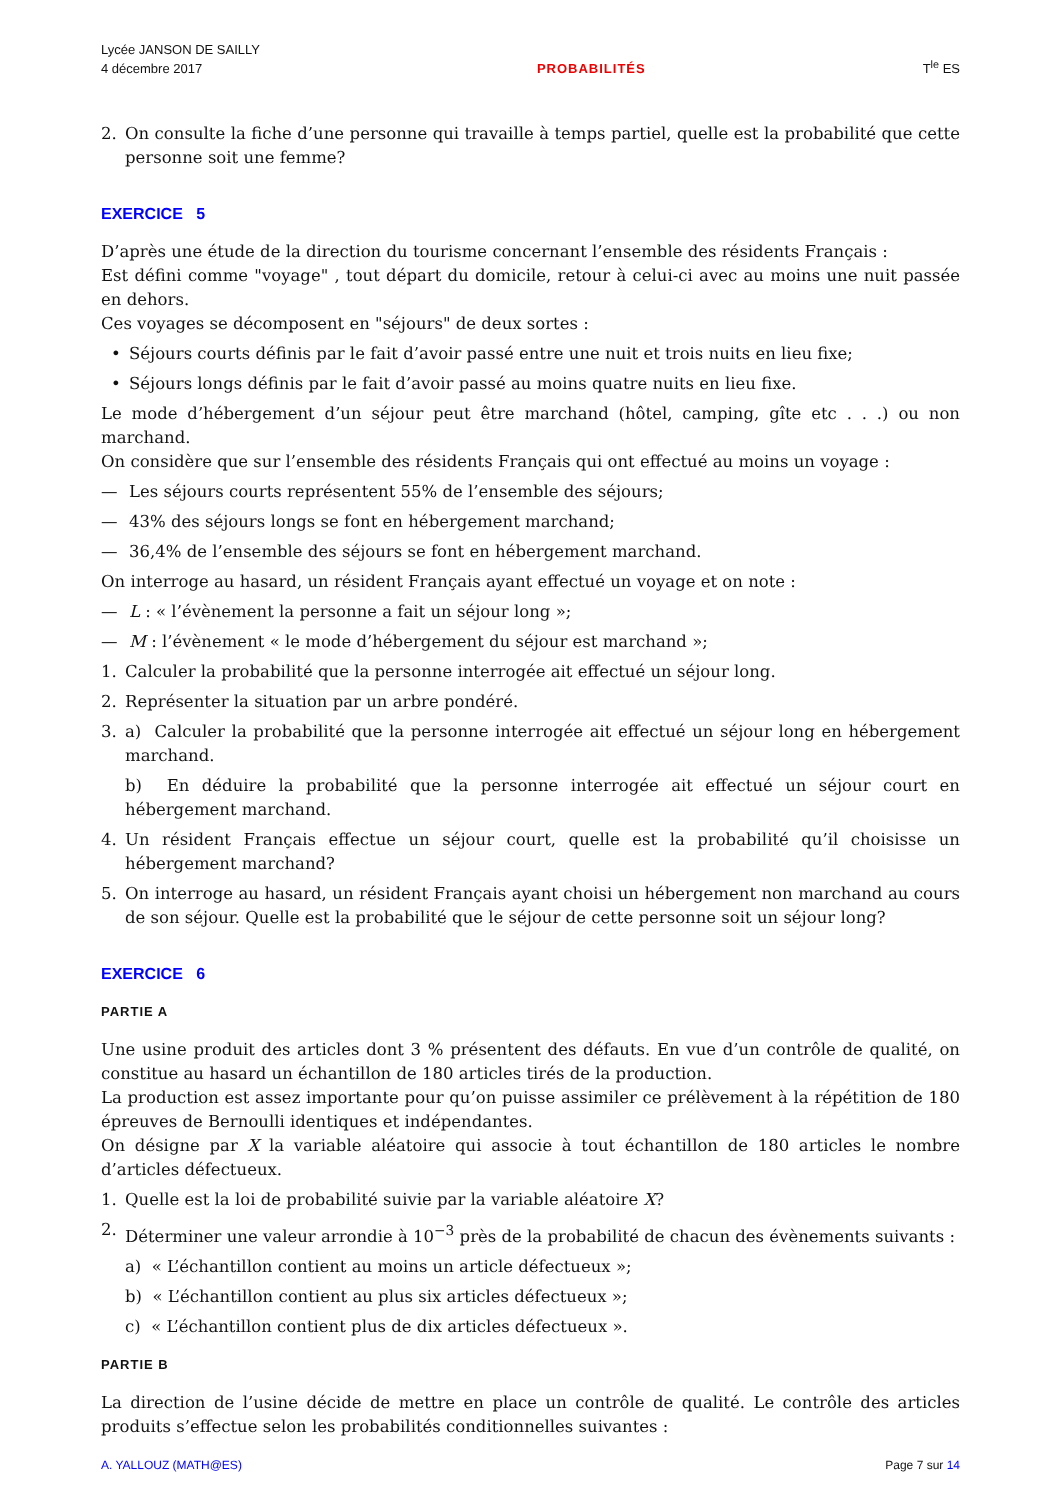Lycée JANSON DE SAILLY
4 décembre 2017
PROBABILITÉS
T<sup>le</sup> ES
2. On consulte la fiche d’une personne qui travaille à temps partiel, quelle est la probabilité que cette personne soit une femme?
EXERCICE 5
D’après une étude de la direction du tourisme concernant l’ensemble des résidents Français :
Est défini comme "voyage" , tout départ du domicile, retour à celui-ci avec au moins une nuit passée en dehors.
Ces voyages se décomposent en "séjours" de deux sortes :
• Séjours courts définis par le fait d’avoir passé entre une nuit et trois nuits en lieu fixe;
• Séjours longs définis par le fait d’avoir passé au moins quatre nuits en lieu fixe.
Le mode d’hébergement d’un séjour peut être marchand (hôtel, camping, gîte etc . . .) ou non marchand.
On considère que sur l’ensemble des résidents Français qui ont effectué au moins un voyage :
— Les séjours courts représentent 55% de l’ensemble des séjours;
— 43% des séjours longs se font en hébergement marchand;
— 36,4% de l’ensemble des séjours se font en hébergement marchand.
On interroge au hasard, un résident Français ayant effectué un voyage et on note :
— L : « l’évènement la personne a fait un séjour long »;
— M : l’évènement « le mode d’hébergement du séjour est marchand »;
1. Calculer la probabilité que la personne interrogée ait effectué un séjour long.
2. Représenter la situation par un arbre pondéré.
3. a) Calculer la probabilité que la personne interrogée ait effectué un séjour long en hébergement marchand.
b) En déduire la probabilité que la personne interrogée ait effectué un séjour court en hébergement marchand.
4. Un résident Français effectue un séjour court, quelle est la probabilité qu’il choisisse un hébergement marchand?
5. On interroge au hasard, un résident Français ayant choisi un hébergement non marchand au cours de son séjour. Quelle est la probabilité que le séjour de cette personne soit un séjour long?
EXERCICE 6
PARTIE A
Une usine produit des articles dont 3 % présentent des défauts. En vue d’un contrôle de qualité, on constitue au hasard un échantillon de 180 articles tirés de la production.
La production est assez importante pour qu’on puisse assimiler ce prélèvement à la répétition de 180 épreuves de Bernoulli identiques et indépendantes.
On désigne par X la variable aléatoire qui associe à tout échantillon de 180 articles le nombre d’articles défectueux.
1. Quelle est la loi de probabilité suivie par la variable aléatoire X?
2. Déterminer une valeur arrondie à 10<sup>−3</sup> près de la probabilité de chacun des évènements suivants :
a) « L’échantillon contient au moins un article défectueux »;
b) « L’échantillon contient au plus six articles défectueux »;
c) « L’échantillon contient plus de dix articles défectueux ».
PARTIE B
La direction de l’usine décide de mettre en place un contrôle de qualité. Le contrôle des articles produits s’effectue selon les probabilités conditionnelles suivantes :
A. YALLOUZ (MATH@ES) Page 7 sur 14